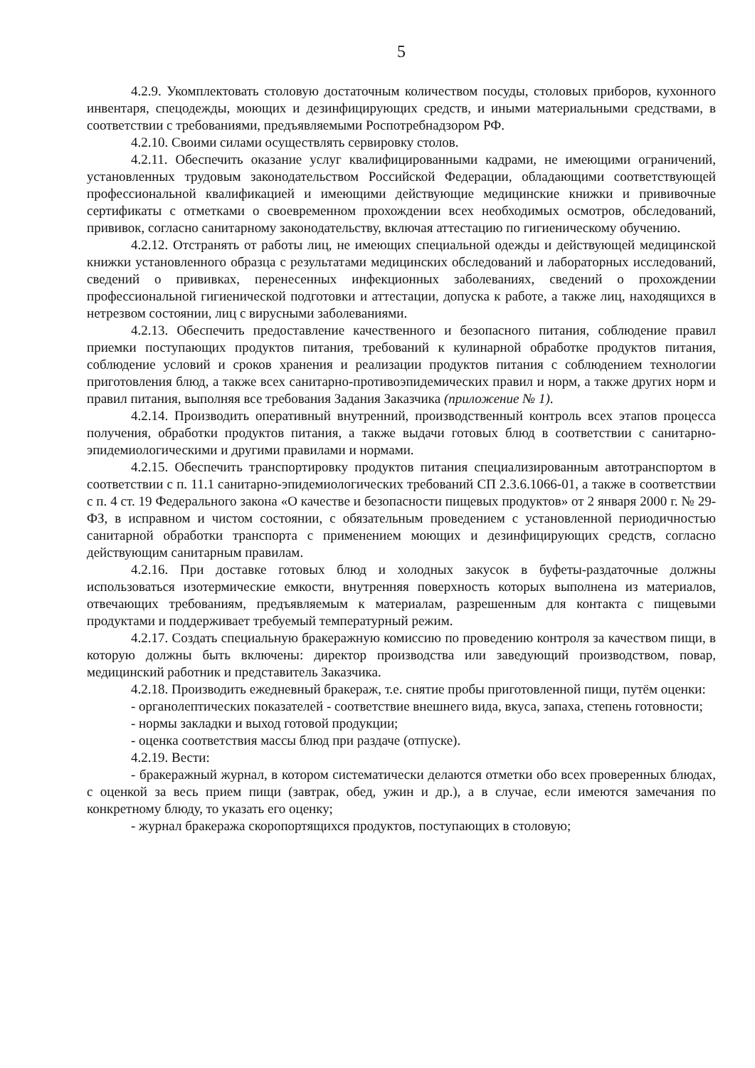5
4.2.9. Укомплектовать столовую достаточным количеством посуды, столовых приборов, кухонного инвентаря, спецодежды, моющих и дезинфицирующих средств, и иными материальными средствами, в соответствии с требованиями, предъявляемыми Роспотребнадзором РФ.
4.2.10. Своими силами осуществлять сервировку столов.
4.2.11. Обеспечить оказание услуг квалифицированными кадрами, не имеющими ограничений, установленных трудовым законодательством Российской Федерации, обладающими соответствующей профессиональной квалификацией и имеющими действующие медицинские книжки и прививочные сертификаты с отметками о своевременном прохождении всех необходимых осмотров, обследований, прививок, согласно санитарному законодательству, включая аттестацию по гигиеническому обучению.
4.2.12. Отстранять от работы лиц, не имеющих специальной одежды и действующей медицинской книжки установленного образца с результатами медицинских обследований и лабораторных исследований, сведений о прививках, перенесенных инфекционных заболеваниях, сведений о прохождении профессиональной гигиенической подготовки и аттестации, допуска к работе, а также лиц, находящихся в нетрезвом состоянии, лиц с вирусными заболеваниями.
4.2.13. Обеспечить предоставление качественного и безопасного питания, соблюдение правил приемки поступающих продуктов питания, требований к кулинарной обработке продуктов питания, соблюдение условий и сроков хранения и реализации продуктов питания с соблюдением технологии приготовления блюд, а также всех санитарно-противоэпидемических правил и норм, а также других норм и правил питания, выполняя все требования Задания Заказчика (приложение № 1).
4.2.14. Производить оперативный внутренний, производственный контроль всех этапов процесса получения, обработки продуктов питания, а также выдачи готовых блюд в соответствии с санитарно-эпидемиологическими и другими правилами и нормами.
4.2.15. Обеспечить транспортировку продуктов питания специализированным автотранспортом в соответствии с п. 11.1 санитарно-эпидемиологических требований СП 2.3.6.1066-01, а также в соответствии с п. 4 ст. 19 Федерального закона «О качестве и безопасности пищевых продуктов» от 2 января 2000 г. № 29-ФЗ, в исправном и чистом состоянии, с обязательным проведением с установленной периодичностью санитарной обработки транспорта с применением моющих и дезинфицирующих средств, согласно действующим санитарным правилам.
4.2.16. При доставке готовых блюд и холодных закусок в буфеты-раздаточные должны использоваться изотермические емкости, внутренняя поверхность которых выполнена из материалов, отвечающих требованиям, предъявляемым к материалам, разрешенным для контакта с пищевыми продуктами и поддерживает требуемый температурный режим.
4.2.17. Создать специальную бракеражную комиссию по проведению контроля за качеством пищи, в которую должны быть включены: директор производства или заведующий производством, повар, медицинский работник и представитель Заказчика.
4.2.18. Производить ежедневный бракераж, т.е. снятие пробы приготовленной пищи, путём оценки:
- органолептических показателей - соответствие внешнего вида, вкуса, запаха, степень готовности;
- нормы закладки и выход готовой продукции;
- оценка соответствия массы блюд при раздаче (отпуске).
4.2.19. Вести:
- бракеражный журнал, в котором систематически делаются отметки обо всех проверенных блюдах, с оценкой за весь прием пищи (завтрак, обед, ужин и др.), а в случае, если имеются замечания по конкретному блюду, то указать его оценку;
- журнал бракеража скоропортящихся продуктов, поступающих в столовую;